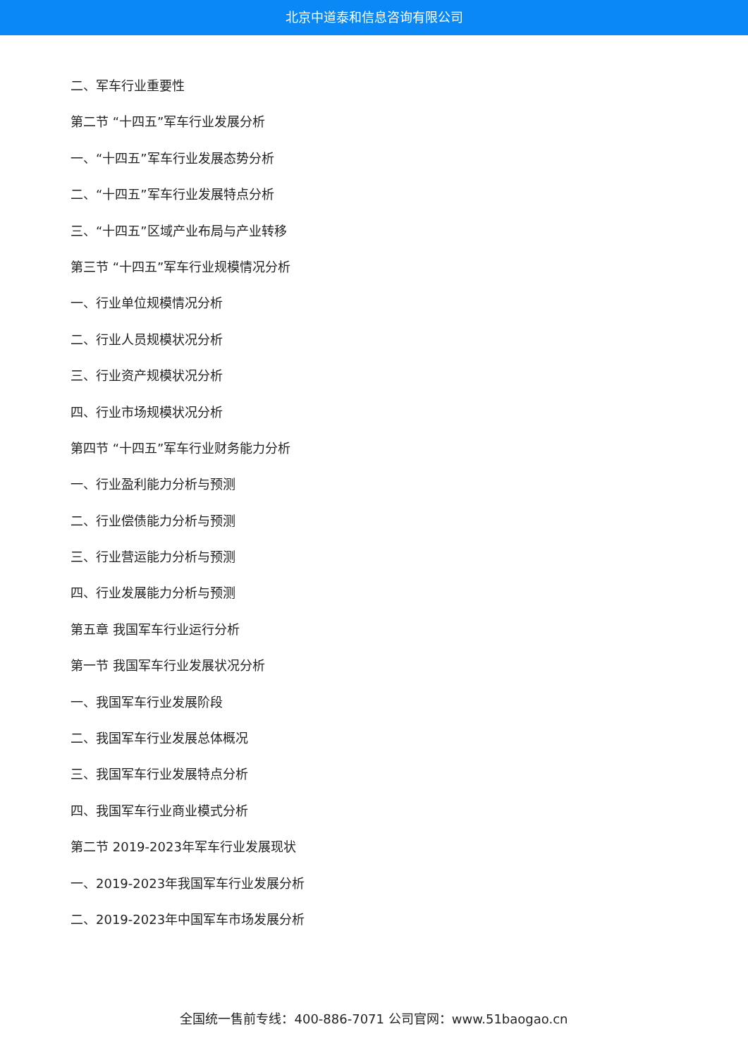北京中道泰和信息咨询有限公司
二、军车行业重要性
第二节 “十四五”军车行业发展分析
一、“十四五”军车行业发展态势分析
二、“十四五”军车行业发展特点分析
三、“十四五”区域产业布局与产业转移
第三节 “十四五”军车行业规模情况分析
一、行业单位规模情况分析
二、行业人员规模状况分析
三、行业资产规模状况分析
四、行业市场规模状况分析
第四节 “十四五”军车行业财务能力分析
一、行业盈利能力分析与预测
二、行业偿债能力分析与预测
三、行业营运能力分析与预测
四、行业发展能力分析与预测
第五章 我国军车行业运行分析
第一节 我国军车行业发展状况分析
一、我国军车行业发展阶段
二、我国军车行业发展总体概况
三、我国军车行业发展特点分析
四、我国军车行业商业模式分析
第二节 2019-2023年军车行业发展现状
一、2019-2023年我国军车行业发展分析
二、2019-2023年中国军车市场发展分析
全国统一售前专线：400-886-7071 公司官网：www.51baogao.cn